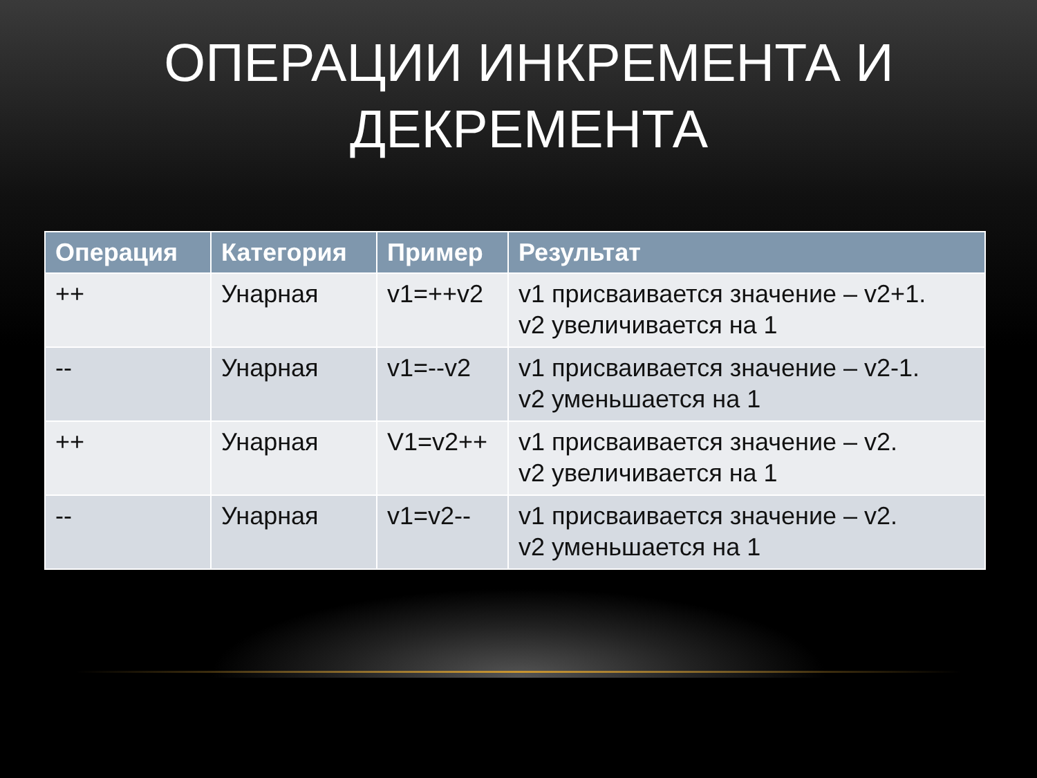ОПЕРАЦИИ ИНКРЕМЕНТА И
ДЕКРЕМЕНТА
| Операция | Категория | Пример | Результат |
| --- | --- | --- | --- |
| ++ | Унарная | v1=++v2 | v1 присваивается значение – v2+1. v2 увеличивается на 1 |
| -- | Унарная | v1=--v2 | v1 присваивается значение – v2-1. v2 уменьшается на 1 |
| ++ | Унарная | V1=v2++ | v1 присваивается значение – v2. v2 увеличивается на 1 |
| -- | Унарная | v1=v2-- | v1 присваивается значение – v2. v2 уменьшается на 1 |